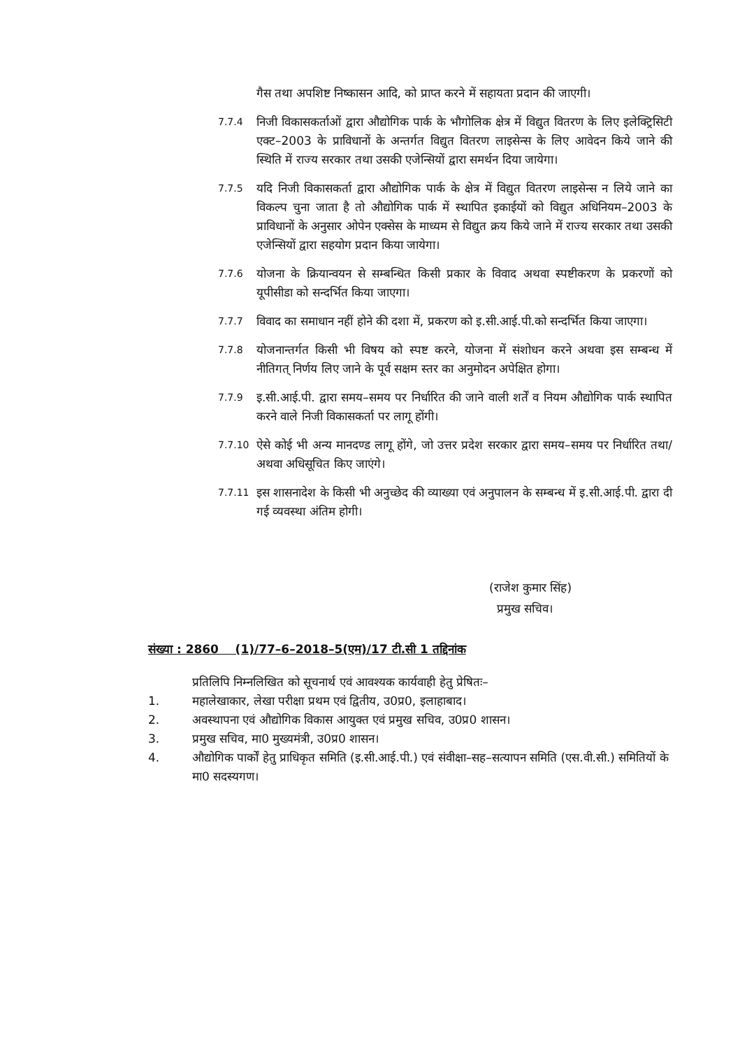गैस तथा अपशिष्ट निष्कासन आदि, को प्राप्त करने में सहायता प्रदान की जाएगी।
7.7.4
निजी विकासकर्ताओं द्वारा औद्योगिक पार्क के भौगोलिक क्षेत्र में विद्युत वितरण के लिए इलेक्ट्रिसिटी एक्ट–2003 के प्राविधानों के अन्तर्गत विद्युत वितरण लाइसेन्स के लिए आवेदन किये जाने की स्थिति में राज्य सरकार तथा उसकी एजेन्सियों द्वारा समर्थन दिया जायेगा।
7.7.5
यदि निजी विकासकर्ता द्वारा औद्योगिक पार्क के क्षेत्र में विद्युत वितरण लाइसेन्स न लिये जाने का विकल्प चुना जाता है तो औद्योगिक पार्क में स्थापित इकाईयों को विद्युत अधिनियम–2003 के प्राविधानों के अनुसार ओपेन एक्सेस के माध्यम से विद्युत क्रय किये जाने में राज्य सरकार तथा उसकी एजेन्सियों द्वारा सहयोग प्रदान किया जायेगा।
7.7.6
योजना के क्रियान्वयन से सम्बन्धित किसी प्रकार के विवाद अथवा स्पष्टीकरण के प्रकरणों को यूपीसीडा को सन्दर्भित किया जाएगा।
7.7.7
विवाद का समाधान नहीं होने की दशा में, प्रकरण को इ.सी.आई.पी.को सन्दर्भित किया जाएगा।
7.7.8
योजनान्तर्गत किसी भी विषय को स्पष्ट करने, योजना में संशोधन करने अथवा इस सम्बन्ध में नीतिगत् निर्णय लिए जाने के पूर्व सक्षम स्तर का अनुमोदन अपेक्षित होगा।
7.7.9
इ.सी.आई.पी. द्वारा समय–समय पर निर्धारित की जाने वाली शर्तें व नियम औद्योगिक पार्क स्थापित करने वाले निजी विकासकर्ता पर लागू होंगी।
7.7.10
ऐसे कोई भी अन्य मानदण्ड लागू होंगे, जो उत्तर प्रदेश सरकार द्वारा समय–समय पर निर्धारित तथा/अथवा अधिसूचित किए जाएंगे।
7.7.11
इस शासनादेश के किसी भी अनुच्छेद की व्याख्या एवं अनुपालन के सम्बन्ध में इ.सी.आई.पी. द्वारा दी गई व्यवस्था अंतिम होगी।
(राजेश कुमार सिंह)
प्रमुख सचिव।
संख्या : 2860 (1)/77–6–2018–5(एम)/17 टी.सी 1 तद्दिनांक
प्रतिलिपि निम्नलिखित को सूचनार्थ एवं आवश्यक कार्यवाही हेतु प्रेषितः–
1. महालेखाकार, लेखा परीक्षा प्रथम एवं द्वितीय, उ0प्र0, इलाहाबाद।
2. अवस्थापना एवं औद्योगिक विकास आयुक्त एवं प्रमुख सचिव, उ0प्र0 शासन।
3. प्रमुख सचिव, मा0 मुख्यमंत्री, उ0प्र0 शासन।
4. औद्योगिक पार्कों हेतु प्राधिकृत समिति (इ.सी.आई.पी.) एवं संवीक्षा–सह–सत्यापन समिति (एस.वी.सी.) समितियों के मा0 सदस्यगण।